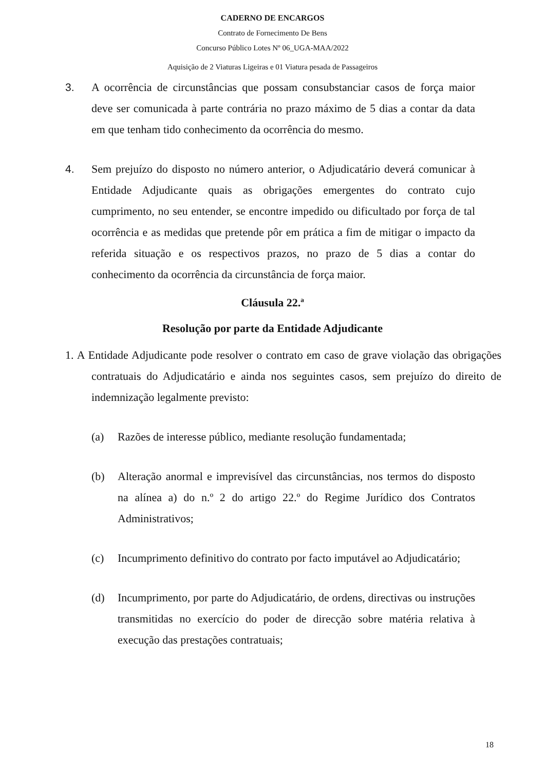CADERNO DE ENCARGOS
Contrato de Fornecimento De Bens
Concurso Público Lotes Nº 06_UGA-MAA/2022
Aquisição de 2 Viaturas Ligeiras e 01 Viatura pesada de Passageiros
3. A ocorrência de circunstâncias que possam consubstanciar casos de força maior deve ser comunicada à parte contrária no prazo máximo de 5 dias a contar da data em que tenham tido conhecimento da ocorrência do mesmo.
4. Sem prejuízo do disposto no número anterior, o Adjudicatário deverá comunicar à Entidade Adjudicante quais as obrigações emergentes do contrato cujo cumprimento, no seu entender, se encontre impedido ou dificultado por força de tal ocorrência e as medidas que pretende pôr em prática a fim de mitigar o impacto da referida situação e os respectivos prazos, no prazo de 5 dias a contar do conhecimento da ocorrência da circunstância de força maior.
Cláusula 22.ª
Resolução por parte da Entidade Adjudicante
1. A Entidade Adjudicante pode resolver o contrato em caso de grave violação das obrigações contratuais do Adjudicatário e ainda nos seguintes casos, sem prejuízo do direito de indemnização legalmente previsto:
(a) Razões de interesse público, mediante resolução fundamentada;
(b) Alteração anormal e imprevisível das circunstâncias, nos termos do disposto na alínea a) do n.º 2 do artigo 22.º do Regime Jurídico dos Contratos Administrativos;
(c) Incumprimento definitivo do contrato por facto imputável ao Adjudicatário;
(d) Incumprimento, por parte do Adjudicatário, de ordens, directivas ou instruções transmitidas no exercício do poder de direcção sobre matéria relativa à execução das prestações contratuais;
18